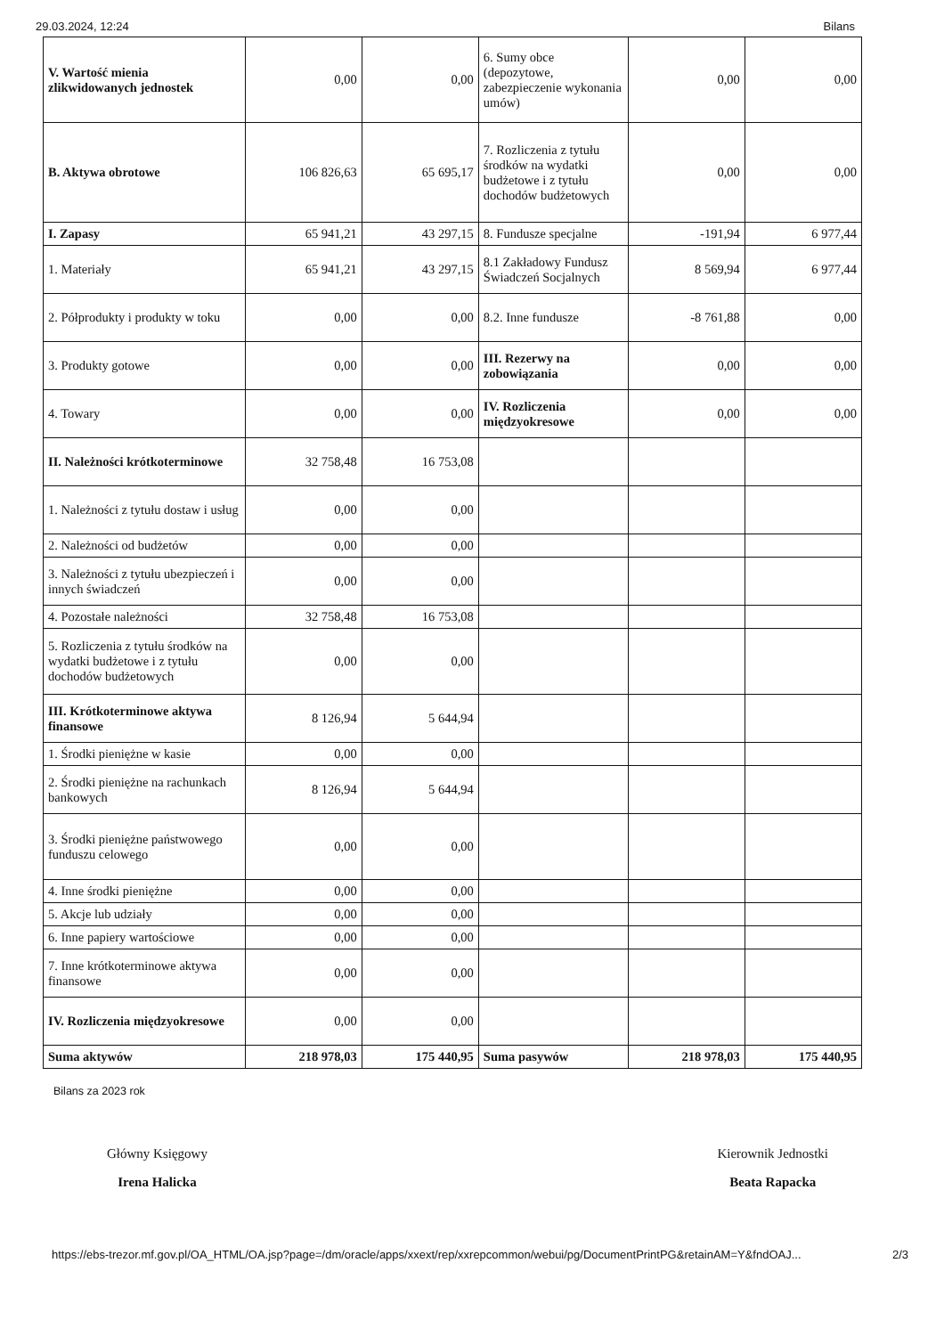29.03.2024, 12:24 Bilans
| V. Wartość mienia zlikwidowanych jednostek | 0,00 | 0,00 | 6. Sumy obce (depozytowe, zabezpieczenie wykonania umów) | 0,00 | 0,00 |
| B. Aktywa obrotowe | 106 826,63 | 65 695,17 | 7. Rozliczenia z tytułu środków na wydatki budżetowe i z tytułu dochodów budżetowych | 0,00 | 0,00 |
| I. Zapasy | 65 941,21 | 43 297,15 | 8. Fundusze specjalne | -191,94 | 6 977,44 |
| 1. Materiały | 65 941,21 | 43 297,15 | 8.1 Zakładowy Fundusz Świadczeń Socjalnych | 8 569,94 | 6 977,44 |
| 2. Półprodukty i produkty w toku | 0,00 | 0,00 | 8.2. Inne fundusze | -8 761,88 | 0,00 |
| 3. Produkty gotowe | 0,00 | 0,00 | III. Rezerwy na zobowiązania | 0,00 | 0,00 |
| 4. Towary | 0,00 | 0,00 | IV. Rozliczenia międzyokresowe | 0,00 | 0,00 |
| II. Należności krótkoterminowe | 32 758,48 | 16 753,08 | | | |
| 1. Należności z tytułu dostaw i usług | 0,00 | 0,00 | | | |
| 2. Należności od budżetów | 0,00 | 0,00 | | | |
| 3. Należności z tytułu ubezpieczeń i innych świadczeń | 0,00 | 0,00 | | | |
| 4. Pozostałe należności | 32 758,48 | 16 753,08 | | | |
| 5. Rozliczenia z tytułu środków na wydatki budżetowe i z tytułu dochodów budżetowych | 0,00 | 0,00 | | | |
| III. Krótkoterminowe aktywa finansowe | 8 126,94 | 5 644,94 | | | |
| 1. Środki pieniężne w kasie | 0,00 | 0,00 | | | |
| 2. Środki pieniężne na rachunkach bankowych | 8 126,94 | 5 644,94 | | | |
| 3. Środki pieniężne państwowego funduszu celowego | 0,00 | 0,00 | | | |
| 4. Inne środki pieniężne | 0,00 | 0,00 | | | |
| 5. Akcje lub udziały | 0,00 | 0,00 | | | |
| 6. Inne papiery wartościowe | 0,00 | 0,00 | | | |
| 7. Inne krótkoterminowe aktywa finansowe | 0,00 | 0,00 | | | |
| IV. Rozliczenia międzyokresowe | 0,00 | 0,00 | | | |
| Suma aktywów | 218 978,03 | 175 440,95 | Suma pasywów | 218 978,03 | 175 440,95 |
Bilans za 2023 rok
Główny Księgowy
Irena Halicka
Kierownik Jednostki
Beata Rapacka
https://ebs-trezor.mf.gov.pl/OA_HTML/OA.jsp?page=/dm/oracle/apps/xxext/rep/xxrepcommon/webui/pg/DocumentPrintPG&retainAM=Y&fndOAJ... 2/3